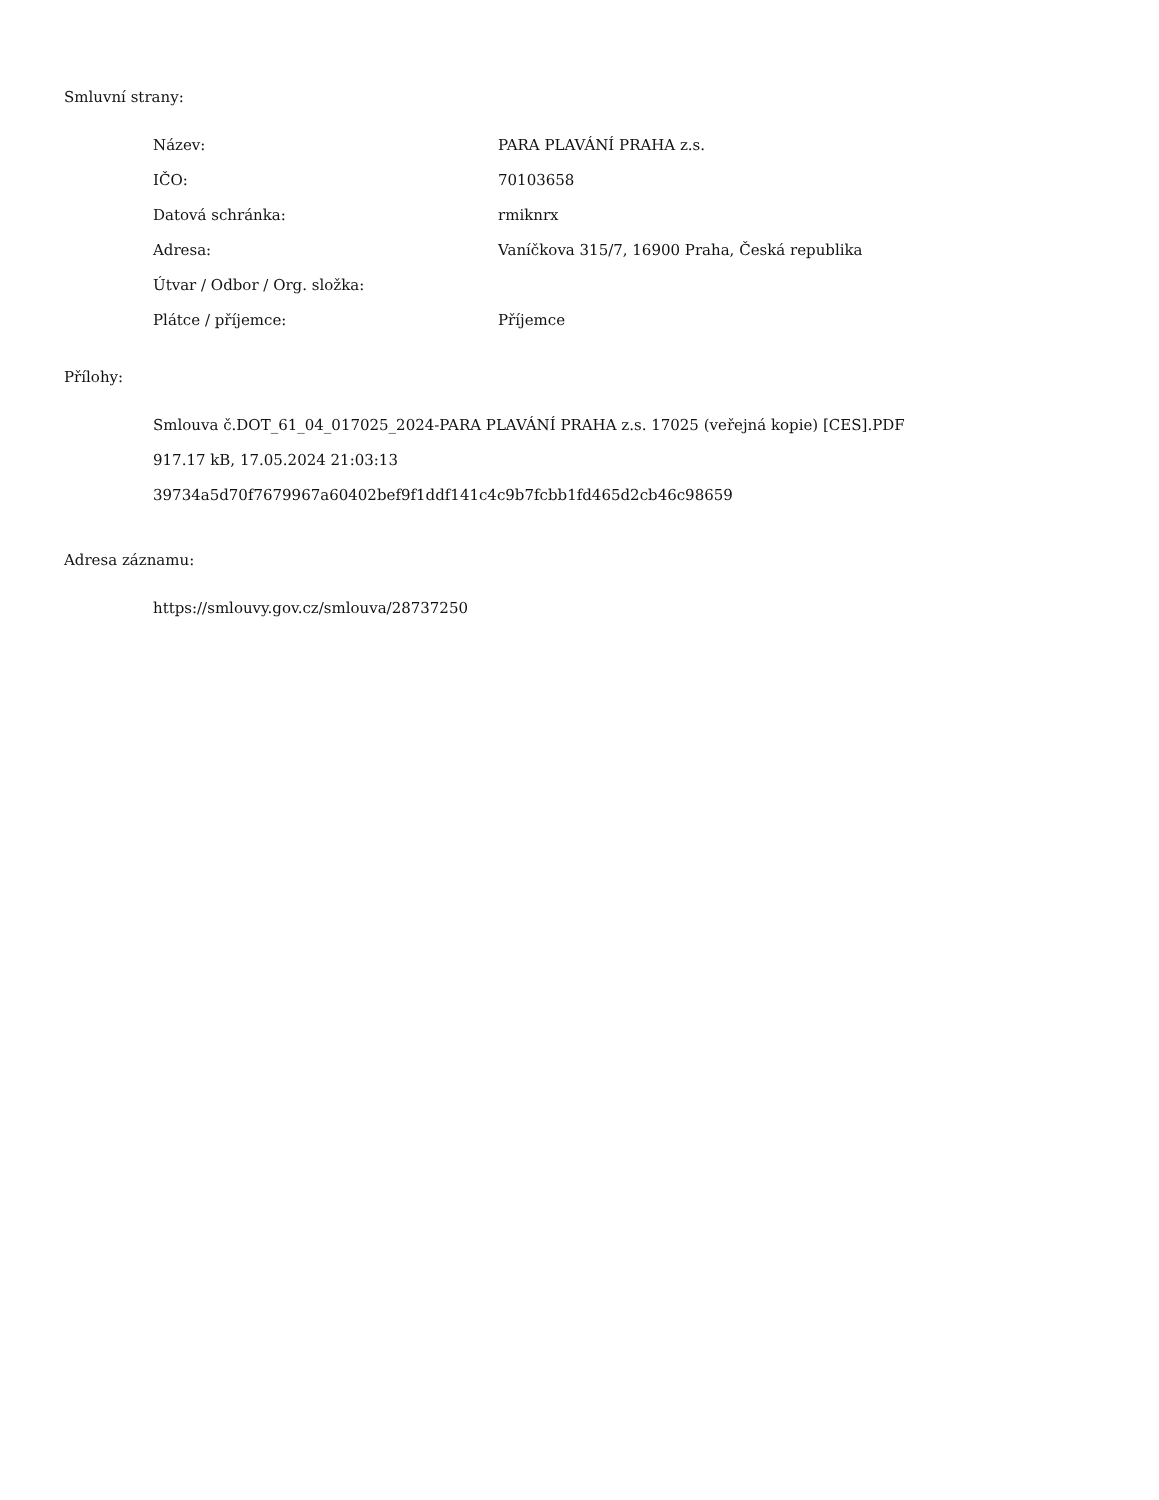Smluvní strany:
| Název: | PARA PLAVÁNÍ PRAHA z.s. |
| IČO: | 70103658 |
| Datová schránka: | rmiknrx |
| Adresa: | Vaníčkova 315/7, 16900 Praha, Česká republika |
| Útvar / Odbor / Org. složka: | |
| Plátce / příjemce: | Příjemce |
Přílohy:
Smlouva č.DOT_61_04_017025_2024-PARA PLAVÁNÍ PRAHA z.s. 17025 (veřejná kopie) [CES].PDF
917.17 kB, 17.05.2024 21:03:13
39734a5d70f7679967a60402bef9f1ddf141c4c9b7fcbb1fd465d2cb46c98659
Adresa záznamu:
https://smlouvy.gov.cz/smlouva/28737250